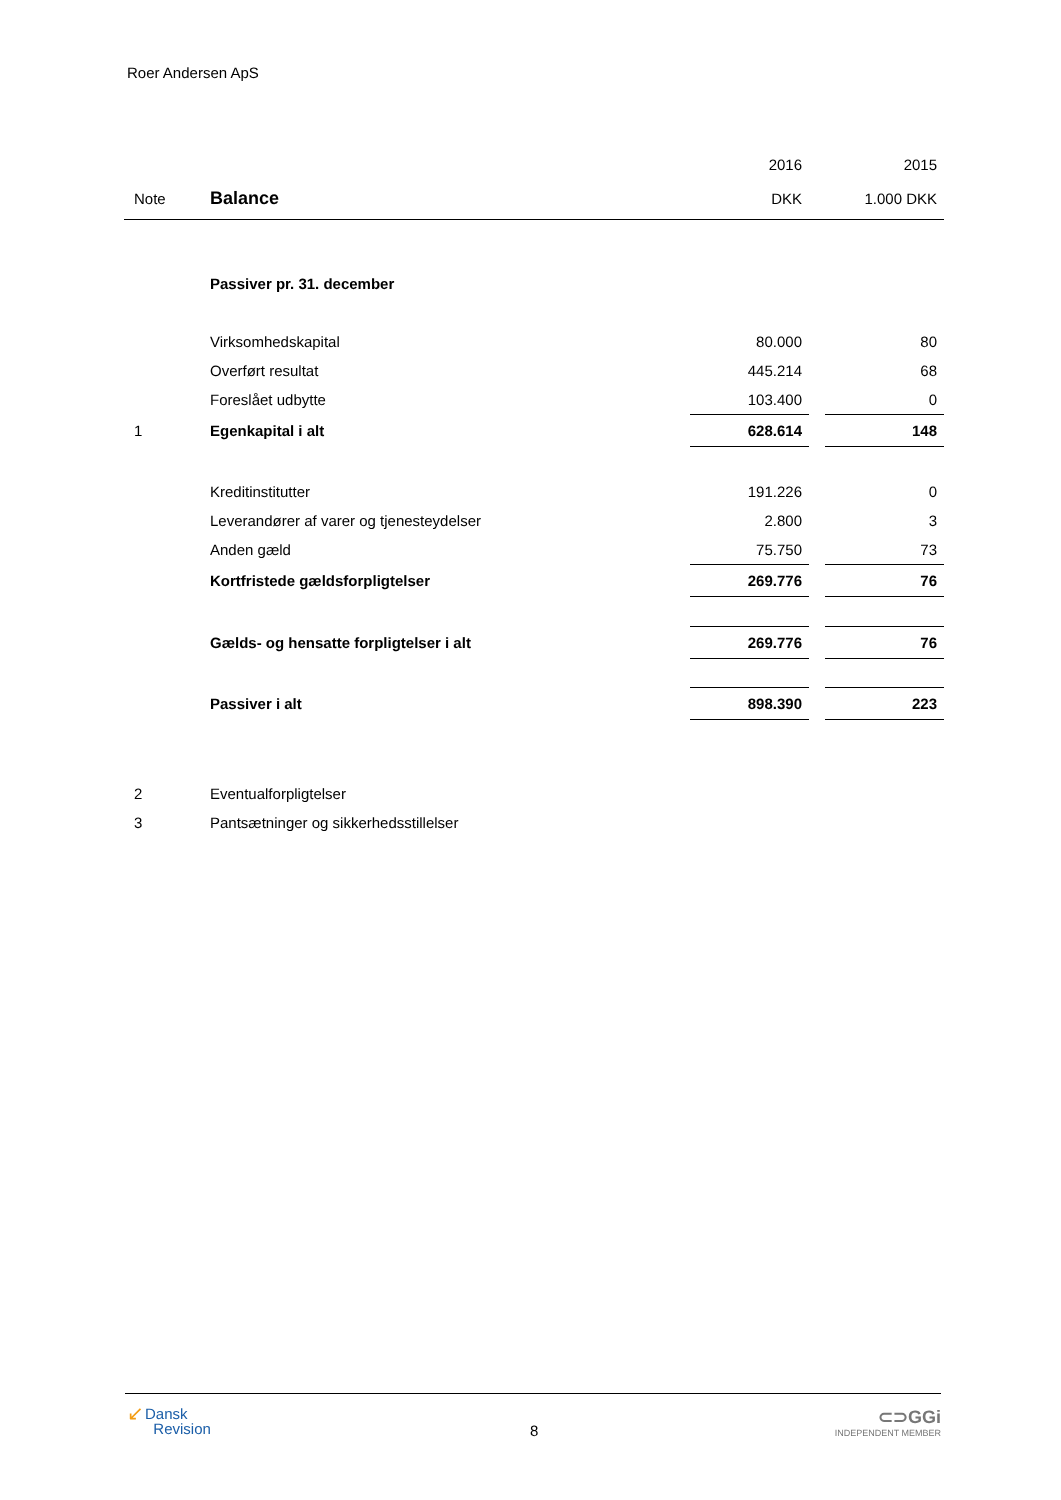Roer Andersen ApS
| | | 2016 | | 2015 |
| Note | Balance | DKK | | 1.000 DKK |
| | Passiver pr. 31. december | | | |
| | Virksomhedskapital | 80.000 | | 80 |
| | Overført resultat | 445.214 | | 68 |
| | Foreslået udbytte | 103.400 | | 0 |
| 1 | Egenkapital i alt | 628.614 | | 148 |
| | Kreditinstitutter | 191.226 | | 0 |
| | Leverandører af varer og tjenesteydelser | 2.800 | | 3 |
| | Anden gæld | 75.750 | | 73 |
| | Kortfristede gældsforpligtelser | 269.776 | | 76 |
| | Gælds- og hensatte forpligtelser i alt | 269.776 | | 76 |
| | Passiver i alt | 898.390 | | 223 |
| 2 | Eventualforpligtelser | | | |
| 3 | Pantsætninger og sikkerhedsstillelser | | | |
↙ Dansk
Revision
8
⊂⊃GGi
INDEPENDENT MEMBER